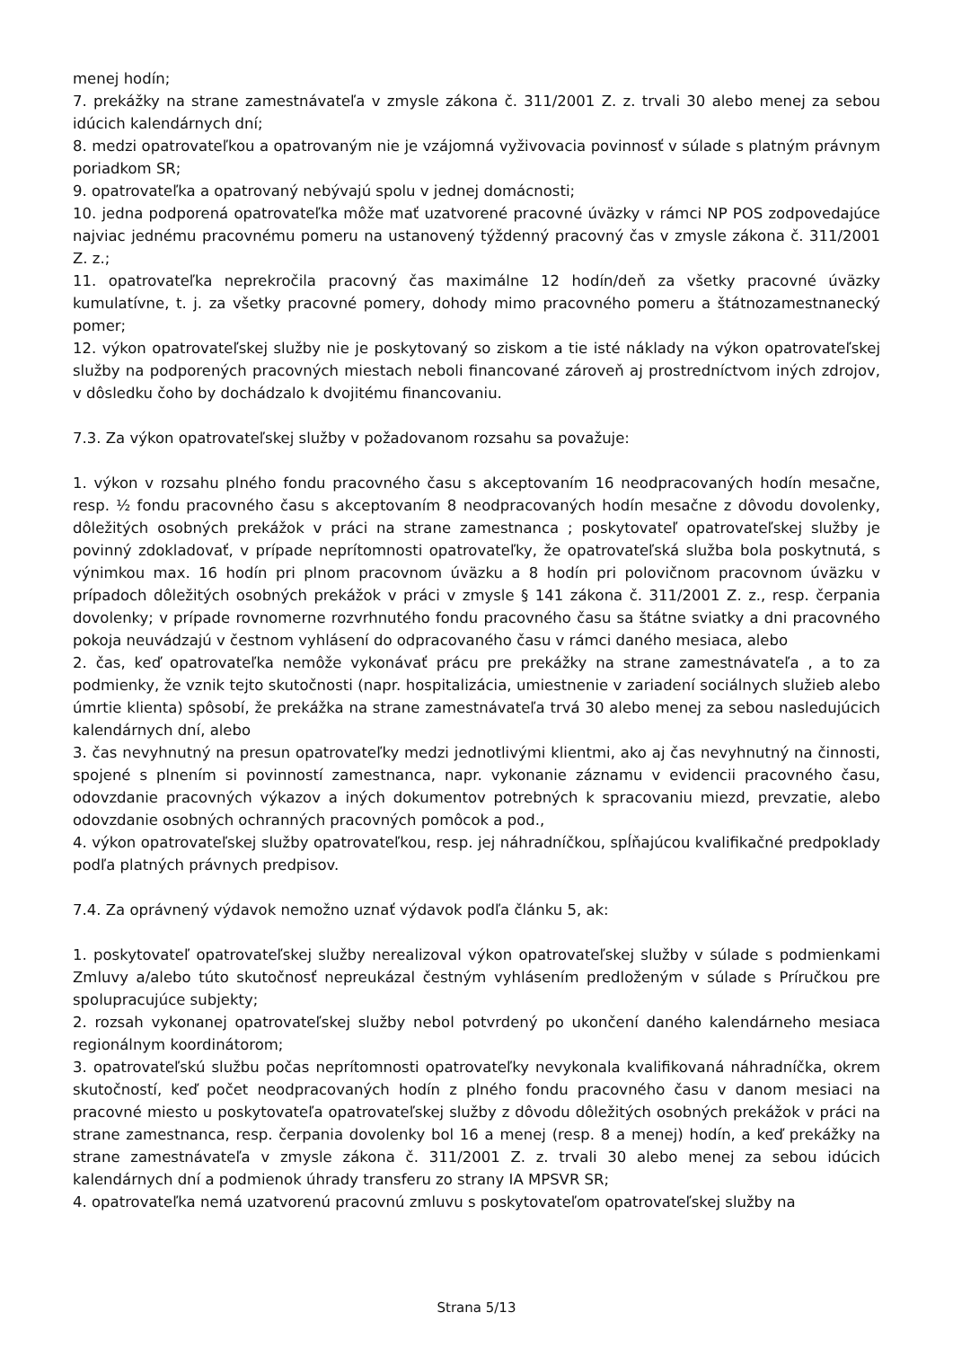menej hodín;
7. prekážky na strane zamestnávateľa v zmysle zákona č. 311/2001 Z. z. trvali 30 alebo menej za sebou idúcich kalendárnych dní;
8. medzi opatrovateľkou a opatrovaným nie je vzájomná vyživovacia povinnosť v súlade s platným právnym poriadkom SR;
9. opatrovateľka a opatrovaný nebývajú spolu v jednej domácnosti;
10. jedna podporená opatrovateľka môže mať uzatvorené pracovné úväzky v rámci NP POS zodpovedajúce najviac jednému pracovnému pomeru na ustanovený týždenný pracovný čas v zmysle zákona č. 311/2001 Z. z.;
11. opatrovateľka neprekročila pracovný čas maximálne 12 hodín/deň za všetky pracovné úväzky kumulatívne, t. j. za všetky pracovné pomery, dohody mimo pracovného pomeru a štátnozamestnanecký pomer;
12. výkon opatrovateľskej služby nie je poskytovaný so ziskom a tie isté náklady na výkon opatrovateľskej služby na podporených pracovných miestach neboli financované zároveň aj prostredníctvom iných zdrojov, v dôsledku čoho by dochádzalo k dvojitému financovaniu.
7.3. Za výkon opatrovateľskej služby v požadovanom rozsahu sa považuje:
1. výkon v rozsahu plného fondu pracovného času s akceptovaním 16 neodpracovaných hodín mesačne, resp. ½ fondu pracovného času s akceptovaním 8 neodpracovaných hodín mesačne z dôvodu dovolenky, dôležitých osobných prekážok v práci na strane zamestnanca ; poskytovateľ opatrovateľskej služby je povinný zdokladovať, v prípade neprítomnosti opatrovateľky, že opatrovateľská služba bola poskytnutá, s výnimkou max. 16 hodín pri plnom pracovnom úväzku a 8 hodín pri polovičnom pracovnom úväzku v prípadoch dôležitých osobných prekážok v práci v zmysle § 141 zákona č. 311/2001 Z. z., resp. čerpania dovolenky; v prípade rovnomerne rozvrhnutého fondu pracovného času sa štátne sviatky a dni pracovného pokoja neuvádzajú v čestnom vyhlásení do odpracovaného času v rámci daného mesiaca, alebo
2. čas, keď opatrovateľka nemôže vykonávať prácu pre prekážky na strane zamestnávateľa , a to za podmienky, že vznik tejto skutočnosti (napr. hospitalizácia, umiestnenie v zariadení sociálnych služieb alebo úmrtie klienta) spôsobí, že prekážka na strane zamestnávateľa trvá 30 alebo menej za sebou nasledujúcich kalendárnych dní, alebo
3. čas nevyhnutný na presun opatrovateľky medzi jednotlivými klientmi, ako aj čas nevyhnutný na činnosti, spojené s plnením si povinností zamestnanca, napr. vykonanie záznamu v evidencii pracovného času, odovzdanie pracovných výkazov a iných dokumentov potrebných k spracovaniu miezd, prevzatie, alebo odovzdanie osobných ochranných pracovných pomôcok a pod.,
4. výkon opatrovateľskej služby opatrovateľkou, resp. jej náhradníčkou, spĺňajúcou kvalifikačné predpoklady podľa platných právnych predpisov.
7.4. Za oprávnený výdavok nemožno uznať výdavok podľa článku 5, ak:
1. poskytovateľ opatrovateľskej služby nerealizoval výkon opatrovateľskej služby v súlade s podmienkami Zmluvy a/alebo túto skutočnosť nepreukázal čestným vyhlásením predloženým v súlade s Príručkou pre spolupracujúce subjekty;
2. rozsah vykonanej opatrovateľskej služby nebol potvrdený po ukončení daného kalendárneho mesiaca regionálnym koordinátorom;
3. opatrovateľskú službu počas neprítomnosti opatrovateľky nevykonala kvalifikovaná náhradníčka, okrem skutočností, keď počet neodpracovaných hodín z plného fondu pracovného času v danom mesiaci na pracovné miesto u poskytovateľa opatrovateľskej služby z dôvodu dôležitých osobných prekážok v práci na strane zamestnanca, resp. čerpania dovolenky bol 16 a menej (resp. 8 a menej) hodín, a keď prekážky na strane zamestnávateľa v zmysle zákona č. 311/2001 Z. z. trvali 30 alebo menej za sebou idúcich kalendárnych dní a podmienok úhrady transferu zo strany IA MPSVR SR;
4. opatrovateľka nemá uzatvorenú pracovnú zmluvu s poskytovateľom opatrovateľskej služby na
Strana 5/13